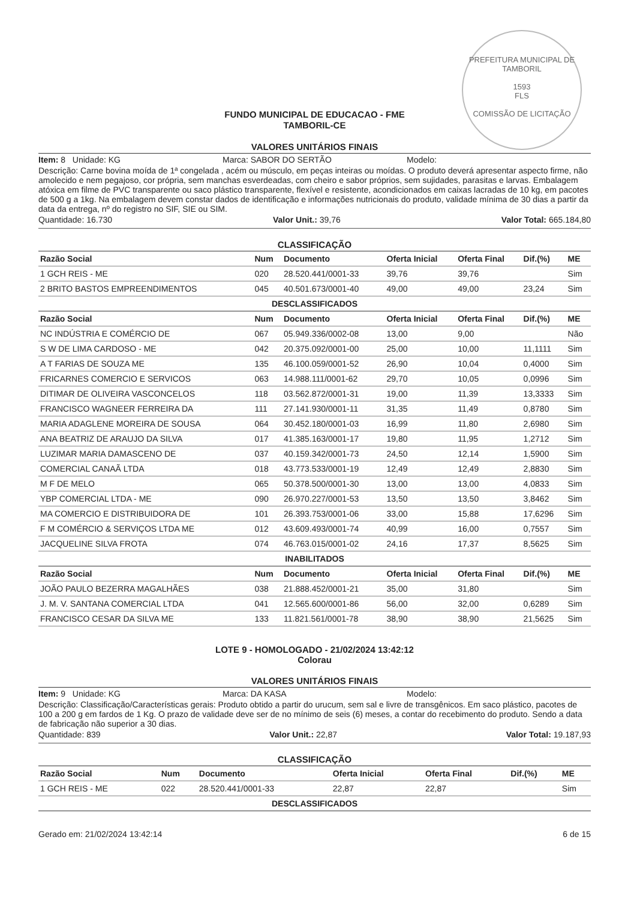PREFEITURA MUNICIPAL DE TAMBORIL
1593
FLS
COMISSÃO DE LICITAÇÃO
FUNDO MUNICIPAL DE EDUCACAO - FME
TAMBORIL-CE
VALORES UNITÁRIOS FINAIS
Item: 8 Unidade: KG Marca: SABOR DO SERTÃO Modelo:
Descrição: Carne bovina moída de 1ª congelada , acém ou músculo, em peças inteiras ou moídas. O produto deverá apresentar aspecto firme, não amolecido e nem pegajoso, cor própria, sem manchas esverdeadas, com cheiro e sabor próprios, sem sujidades, parasitas e larvas. Embalagem atóxica em filme de PVC transparente ou saco plástico transparente, flexível e resistente, acondicionados em caixas lacradas de 10 kg, em pacotes de 500 g a 1kg. Na embalagem devem constar dados de identificação e informações nutricionais do produto, validade mínima de 30 dias a partir da data da entrega, nº do registro no SIF, SIE ou SIM.
Quantidade: 16.730 Valor Unit.: 39,76 Valor Total: 665.184,80
CLASSIFICAÇÃO
| Razão Social | Num | Documento | Oferta Inicial | Oferta Final | Dif.(%) | ME |
| --- | --- | --- | --- | --- | --- | --- |
| 1 GCH REIS - ME | 020 | 28.520.441/0001-33 | 39,76 | 39,76 | | Sim |
| 2 BRITO BASTOS EMPREENDIMENTOS | 045 | 40.501.673/0001-40 | 49,00 | 49,00 | 23,24 | Sim |
| DESCLASSIFICADOS | | | | | | |
| Razão Social | Num | Documento | Oferta Inicial | Oferta Final | Dif.(%) | ME |
| NC INDÚSTRIA E COMÉRCIO DE | 067 | 05.949.336/0002-08 | 13,00 | 9,00 | | Não |
| S W DE LIMA CARDOSO - ME | 042 | 20.375.092/0001-00 | 25,00 | 10,00 | 11,1111 | Sim |
| A T FARIAS DE SOUZA ME | 135 | 46.100.059/0001-52 | 26,90 | 10,04 | 0,4000 | Sim |
| FRICARNES COMERCIO E SERVICOS | 063 | 14.988.111/0001-62 | 29,70 | 10,05 | 0,0996 | Sim |
| DITIMAR DE OLIVEIRA VASCONCELOS | 118 | 03.562.872/0001-31 | 19,00 | 11,39 | 13,3333 | Sim |
| FRANCISCO WAGNEER FERREIRA DA | 111 | 27.141.930/0001-11 | 31,35 | 11,49 | 0,8780 | Sim |
| MARIA ADAGLENE MOREIRA DE SOUSA | 064 | 30.452.180/0001-03 | 16,99 | 11,80 | 2,6980 | Sim |
| ANA BEATRIZ DE ARAUJO DA SILVA | 017 | 41.385.163/0001-17 | 19,80 | 11,95 | 1,2712 | Sim |
| LUZIMAR MARIA DAMASCENO DE | 037 | 40.159.342/0001-73 | 24,50 | 12,14 | 1,5900 | Sim |
| COMERCIAL CANAÃ LTDA | 018 | 43.773.533/0001-19 | 12,49 | 12,49 | 2,8830 | Sim |
| M F DE MELO | 065 | 50.378.500/0001-30 | 13,00 | 13,00 | 4,0833 | Sim |
| YBP COMERCIAL LTDA - ME | 090 | 26.970.227/0001-53 | 13,50 | 13,50 | 3,8462 | Sim |
| MA COMERCIO E DISTRIBUIDORA DE | 101 | 26.393.753/0001-06 | 33,00 | 15,88 | 17,6296 | Sim |
| F M COMÉRCIO & SERVIÇOS LTDA ME | 012 | 43.609.493/0001-74 | 40,99 | 16,00 | 0,7557 | Sim |
| JACQUELINE SILVA FROTA | 074 | 46.763.015/0001-02 | 24,16 | 17,37 | 8,5625 | Sim |
| INABILITADOS | | | | | | |
| Razão Social | Num | Documento | Oferta Inicial | Oferta Final | Dif.(%) | ME |
| JOÃO PAULO BEZERRA MAGALHÃES | 038 | 21.888.452/0001-21 | 35,00 | 31,80 | | Sim |
| J. M. V. SANTANA COMERCIAL LTDA | 041 | 12.565.600/0001-86 | 56,00 | 32,00 | 0,6289 | Sim |
| FRANCISCO CESAR DA SILVA ME | 133 | 11.821.561/0001-78 | 38,90 | 38,90 | 21,5625 | Sim |
LOTE 9 - HOMOLOGADO - 21/02/2024 13:42:12
Colorau
VALORES UNITÁRIOS FINAIS
Item: 9 Unidade: KG Marca: DA KASA Modelo:
Descrição: Classificação/Características gerais: Produto obtido a partir do urucum, sem sal e livre de transgênicos. Em saco plástico, pacotes de 100 a 200 g em fardos de 1 Kg. O prazo de validade deve ser de no mínimo de seis (6) meses, a contar do recebimento do produto. Sendo a data de fabricação não superior a 30 dias.
Quantidade: 839 Valor Unit.: 22,87 Valor Total: 19.187,93
CLASSIFICAÇÃO
| Razão Social | Num | Documento | Oferta Inicial | Oferta Final | Dif.(%) | ME |
| --- | --- | --- | --- | --- | --- | --- |
| 1 GCH REIS - ME | 022 | 28.520.441/0001-33 | 22,87 | 22,87 | | Sim |
| DESCLASSIFICADOS | | | | | | |
Gerado em: 21/02/2024 13:42:14 6 de 15